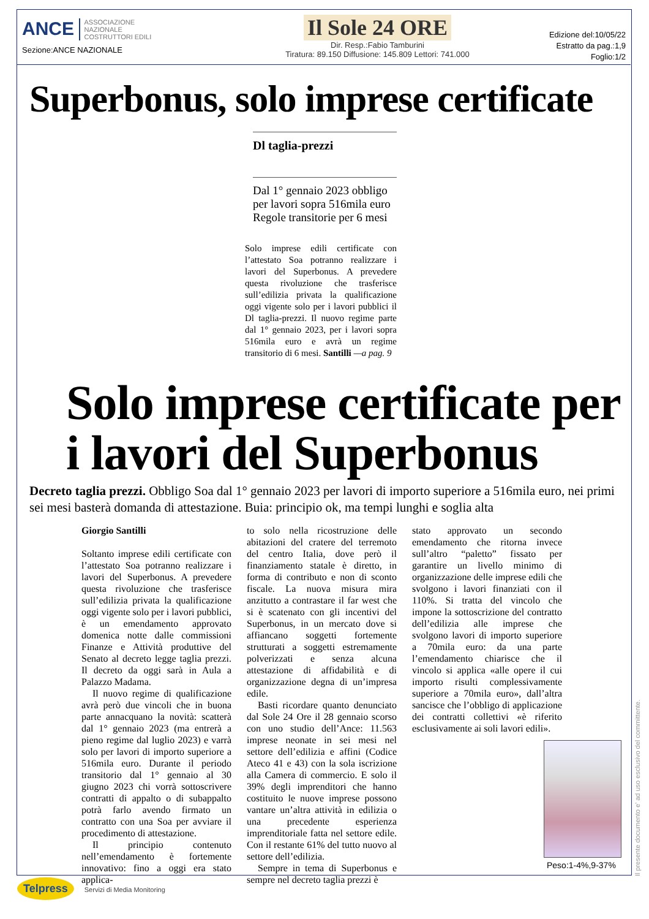ANCE ASSOCIAZIONE
NAZIONALE
COSTRUTTORI EDILI
Sezione:ANCE NAZIONALE
Il Sole 24 ORE
Dir. Resp.:Fabio Tamburini
Tiratura: 89.150 Diffusione: 145.809 Lettori: 741.000
Edizione del:10/05/22
Estratto da pag.:1,9
Foglio:1/2
Superbonus, solo imprese certificate
Dl taglia-prezzi
Dal 1° gennaio 2023 obbligo per lavori sopra 516mila euro Regole transitorie per 6 mesi
Solo imprese edili certificate con l’attestato Soa potranno realizzare i lavori del Superbonus. A prevedere questa rivoluzione che trasferisce sull’edilizia privata la qualificazione oggi vigente solo per i lavori pubblici il Dl taglia-prezzi. Il nuovo regime parte dal 1° gennaio 2023, per i lavori sopra 516mila euro e avrà un regime transitorio di 6 mesi. Santilli —a pag. 9
Solo imprese certificate per i lavori del Superbonus
Decreto taglia prezzi. Obbligo Soa dal 1° gennaio 2023 per lavori di importo superiore a 516mila euro, nei primi sei mesi basterà domanda di attestazione. Buia: principio ok, ma tempi lunghi e soglia alta
Giorgio Santilli
Soltanto imprese edili certificate con l’attestato Soa potranno realizzare i lavori del Superbonus. A prevedere questa rivoluzione che trasferisce sull’edilizia privata la qualificazione oggi vigente solo per i lavori pubblici, è un emendamento approvato domenica notte dalle commissioni Finanze e Attività produttive del Senato al decreto legge taglia prezzi. Il decreto da oggi sarà in Aula a Palazzo Madama.
Il nuovo regime di qualificazione avrà però due vincoli che in buona parte annacquano la novità: scatterà dal 1° gennaio 2023 (ma entrerà a pieno regime dal luglio 2023) e varrà solo per lavori di importo superiore a 516mila euro. Durante il periodo transitorio dal 1° gennaio al 30 giugno 2023 chi vorrà sottoscrivere contratti di appalto o di subappalto potrà farlo avendo firmato un contratto con una Soa per avviare il procedimento di attestazione.
Il principio contenuto nell’emendamento è fortemente innovativo: fino a oggi era stato applica-
to solo nella ricostruzione delle abitazioni del cratere del terremoto del centro Italia, dove però il finanziamento statale è diretto, in forma di contributo e non di sconto fiscale. La nuova misura mira anzitutto a contrastare il far west che si è scatenato con gli incentivi del Superbonus, in un mercato dove si affiancano soggetti fortemente strutturati a soggetti estremamente polverizzati e senza alcuna attestazione di affidabilità e di organizzazione degna di un’impresa edile.
Basti ricordare quanto denunciato dal Sole 24 Ore il 28 gennaio scorso con uno studio dell’Ance: 11.563 imprese neonate in sei mesi nel settore dell’edilizia e affini (Codice Ateco 41 e 43) con la sola iscrizione alla Camera di commercio. E solo il 39% degli imprenditori che hanno costituito le nuove imprese possono vantare un’altra attività in edilizia o una precedente esperienza imprenditoriale fatta nel settore edile. Con il restante 61% del tutto nuovo al settore dell’edilizia.
Sempre in tema di Superbonus e sempre nel decreto taglia prezzi è
stato approvato un secondo emendamento che ritorna invece sull’altro “paletto” fissato per garantire un livello minimo di organizzazione delle imprese edili che svolgono i lavori finanziati con il 110%. Si tratta del vincolo che impone la sottoscrizione del contratto dell’edilizia alle imprese che svolgono lavori di importo superiore a 70mila euro: da una parte l’emendamento chiarisce che il vincolo si applica «alle opere il cui importo risulti complessivamente superiore a 70mila euro», dall’altra sancisce che l’obbligo di applicazione dei contratti collettivi «è riferito esclusivamente ai soli lavori edili».
Peso:1-4%,9-37%
Il presente documento e' ad uso esclusivo del committente.
Telpress Servizi di Media Monitoring